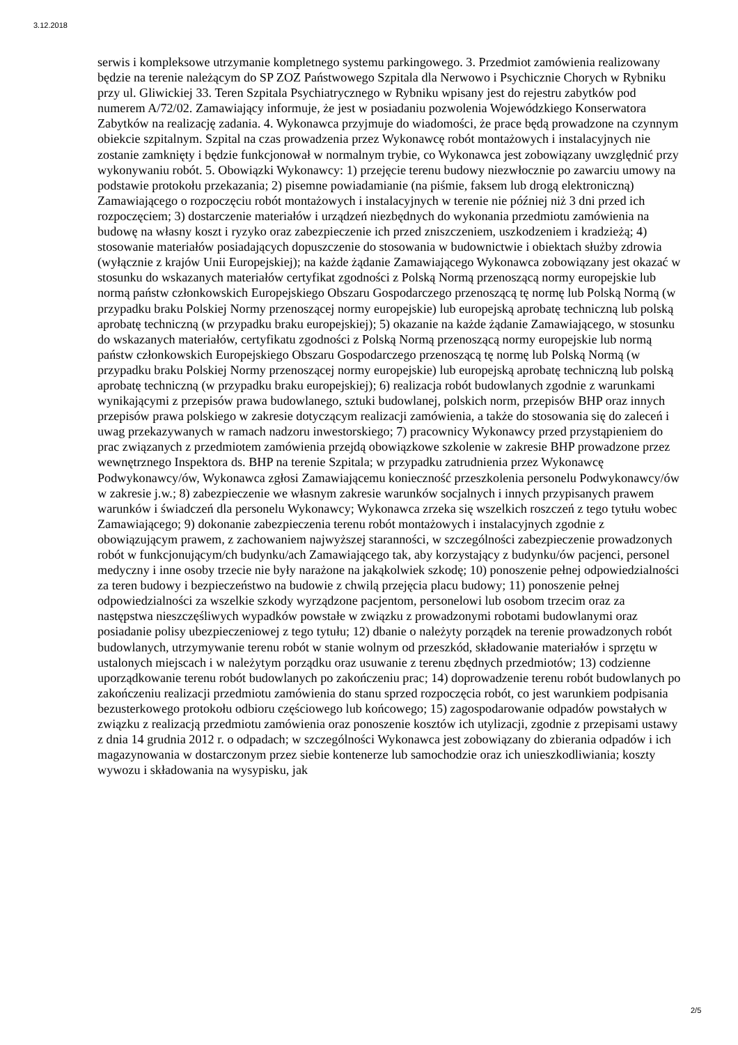3.12.2018
serwis i kompleksowe utrzymanie kompletnego systemu parkingowego. 3. Przedmiot zamówienia realizowany będzie na terenie należącym do SP ZOZ Państwowego Szpitala dla Nerwowo i Psychicznie Chorych w Rybniku przy ul. Gliwickiej 33. Teren Szpitala Psychiatrycznego w Rybniku wpisany jest do rejestru zabytków pod numerem A/72/02. Zamawiający informuje, że jest w posiadaniu pozwolenia Wojewódzkiego Konserwatora Zabytków na realizację zadania. 4. Wykonawca przyjmuje do wiadomości, że prace będą prowadzone na czynnym obiekcie szpitalnym. Szpital na czas prowadzenia przez Wykonawcę robót montażowych i instalacyjnych nie zostanie zamknięty i będzie funkcjonował w normalnym trybie, co Wykonawca jest zobowiązany uwzględnić przy wykonywaniu robót. 5. Obowiązki Wykonawcy: 1) przejęcie terenu budowy niezwłocznie po zawarciu umowy na podstawie protokołu przekazania; 2) pisemne powiadamianie (na piśmie, faksem lub drogą elektroniczną) Zamawiającego o rozpoczęciu robót montażowych i instalacyjnych w terenie nie później niż 3 dni przed ich rozpoczęciem; 3) dostarczenie materiałów i urządzeń niezbędnych do wykonania przedmiotu zamówienia na budowę na własny koszt i ryzyko oraz zabezpieczenie ich przed zniszczeniem, uszkodzeniem i kradzieżą; 4) stosowanie materiałów posiadających dopuszczenie do stosowania w budownictwie i obiektach służby zdrowia (wyłącznie z krajów Unii Europejskiej); na każde żądanie Zamawiającego Wykonawca zobowiązany jest okazać w stosunku do wskazanych materiałów certyfikat zgodności z Polską Normą przenoszącą normy europejskie lub normą państw członkowskich Europejskiego Obszaru Gospodarczego przenoszącą tę normę lub Polską Normą (w przypadku braku Polskiej Normy przenoszącej normy europejskie) lub europejską aprobatę techniczną lub polską aprobatę techniczną (w przypadku braku europejskiej); 5) okazanie na każde żądanie Zamawiającego, w stosunku do wskazanych materiałów, certyfikatu zgodności z Polską Normą przenoszącą normy europejskie lub normą państw członkowskich Europejskiego Obszaru Gospodarczego przenoszącą tę normę lub Polską Normą (w przypadku braku Polskiej Normy przenoszącej normy europejskie) lub europejską aprobatę techniczną lub polską aprobatę techniczną (w przypadku braku europejskiej); 6) realizacja robót budowlanych zgodnie z warunkami wynikającymi z przepisów prawa budowlanego, sztuki budowlanej, polskich norm, przepisów BHP oraz innych przepisów prawa polskiego w zakresie dotyczącym realizacji zamówienia, a także do stosowania się do zaleceń i uwag przekazywanych w ramach nadzoru inwestorskiego; 7) pracownicy Wykonawcy przed przystąpieniem do prac związanych z przedmiotem zamówienia przejdą obowiązkowe szkolenie w zakresie BHP prowadzone przez wewnętrznego Inspektora ds. BHP na terenie Szpitala; w przypadku zatrudnienia przez Wykonawcę Podwykonawcy/ów, Wykonawca zgłosi Zamawiającemu konieczność przeszkolenia personelu Podwykonawcy/ów w zakresie j.w.; 8) zabezpieczenie we własnym zakresie warunków socjalnych i innych przypisanych prawem warunków i świadczeń dla personelu Wykonawcy; Wykonawca zrzeka się wszelkich roszczeń z tego tytułu wobec Zamawiającego; 9) dokonanie zabezpieczenia terenu robót montażowych i instalacyjnych zgodnie z obowiązującym prawem, z zachowaniem najwyższej staranności, w szczególności zabezpieczenie prowadzonych robót w funkcjonującym/ch budynku/ach Zamawiającego tak, aby korzystający z budynku/ów pacjenci, personel medyczny i inne osoby trzecie nie były narażone na jakąkolwiek szkodę; 10) ponoszenie pełnej odpowiedzialności za teren budowy i bezpieczeństwo na budowie z chwilą przejęcia placu budowy; 11) ponoszenie pełnej odpowiedzialności za wszelkie szkody wyrządzone pacjentom, personelowi lub osobom trzecim oraz za następstwa nieszczęśliwych wypadków powstałe w związku z prowadzonymi robotami budowlanymi oraz posiadanie polisy ubezpieczeniowej z tego tytułu; 12) dbanie o należyty porządek na terenie prowadzonych robót budowlanych, utrzymywanie terenu robót w stanie wolnym od przeszkód, składowanie materiałów i sprzętu w ustalonych miejscach i w należytym porządku oraz usuwanie z terenu zbędnych przedmiotów; 13) codzienne uporządkowanie terenu robót budowlanych po zakończeniu prac; 14) doprowadzenie terenu robót budowlanych po zakończeniu realizacji przedmiotu zamówienia do stanu sprzed rozpoczęcia robót, co jest warunkiem podpisania bezusterkowego protokołu odbioru częściowego lub końcowego; 15) zagospodarowanie odpadów powstałych w związku z realizacją przedmiotu zamówienia oraz ponoszenie kosztów ich utylizacji, zgodnie z przepisami ustawy z dnia 14 grudnia 2012 r. o odpadach; w szczególności Wykonawca jest zobowiązany do zbierania odpadów i ich magazynowania w dostarczonym przez siebie kontenerze lub samochodzie oraz ich unieszkodliwiania; koszty wywozu i składowania na wysypisku, jak
2/5